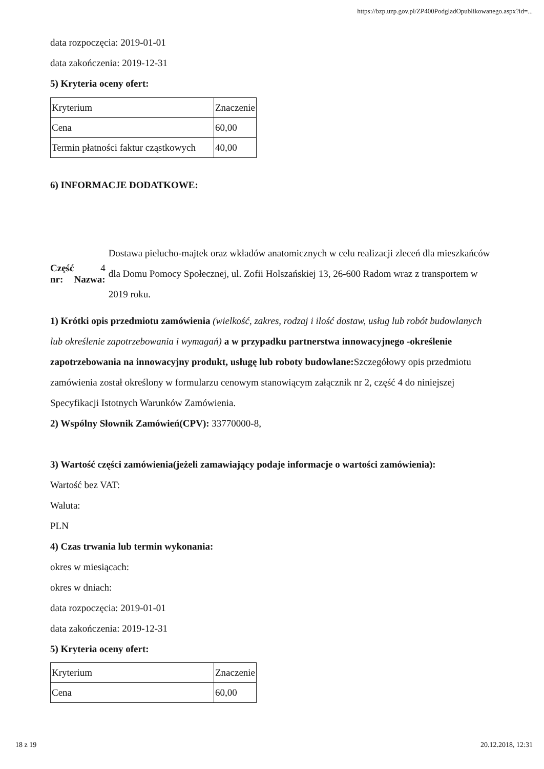https://bzp.uzp.gov.pl/ZP400PodgladOpublikowanego.aspx?id=...
data rozpoczęcia: 2019-01-01
data zakończenia: 2019-12-31
5) Kryteria oceny ofert:
| Kryterium | Znaczenie |
| Cena | 60,00 |
| Termin płatności faktur cząstkowych | 40,00 |
6) INFORMACJE DODATKOWE:
Część nr:
4 Nazwa:
Dostawa pielucho-majtek oraz wkładów anatomicznych w celu realizacji zleceń dla mieszkańców dla Domu Pomocy Społecznej, ul. Zofii Holszańskiej 13, 26-600 Radom wraz z transportem w 2019 roku.
1) Krótki opis przedmiotu zamówienia (wielkość, zakres, rodzaj i ilość dostaw, usług lub robót budowlanych lub określenie zapotrzebowania i wymagań) a w przypadku partnerstwa innowacyjnego -określenie zapotrzebowania na innowacyjny produkt, usługę lub roboty budowlane: Szczegółowy opis przedmiotu zamówienia został określony w formularzu cenowym stanowiącym załącznik nr 2, część 4 do niniejszej Specyfikacji Istotnych Warunków Zamówienia.
2) Wspólny Słownik Zamówień(CPV): 33770000-8,
3) Wartość części zamówienia(jeżeli zamawiający podaje informacje o wartości zamówienia):
Wartość bez VAT:
Waluta:
PLN
4) Czas trwania lub termin wykonania:
okres w miesiącach:
okres w dniach:
data rozpoczęcia: 2019-01-01
data zakończenia: 2019-12-31
5) Kryteria oceny ofert:
| Kryterium | Znaczenie |
| Cena | 60,00 |
18 z 19 20.12.2018, 12:31